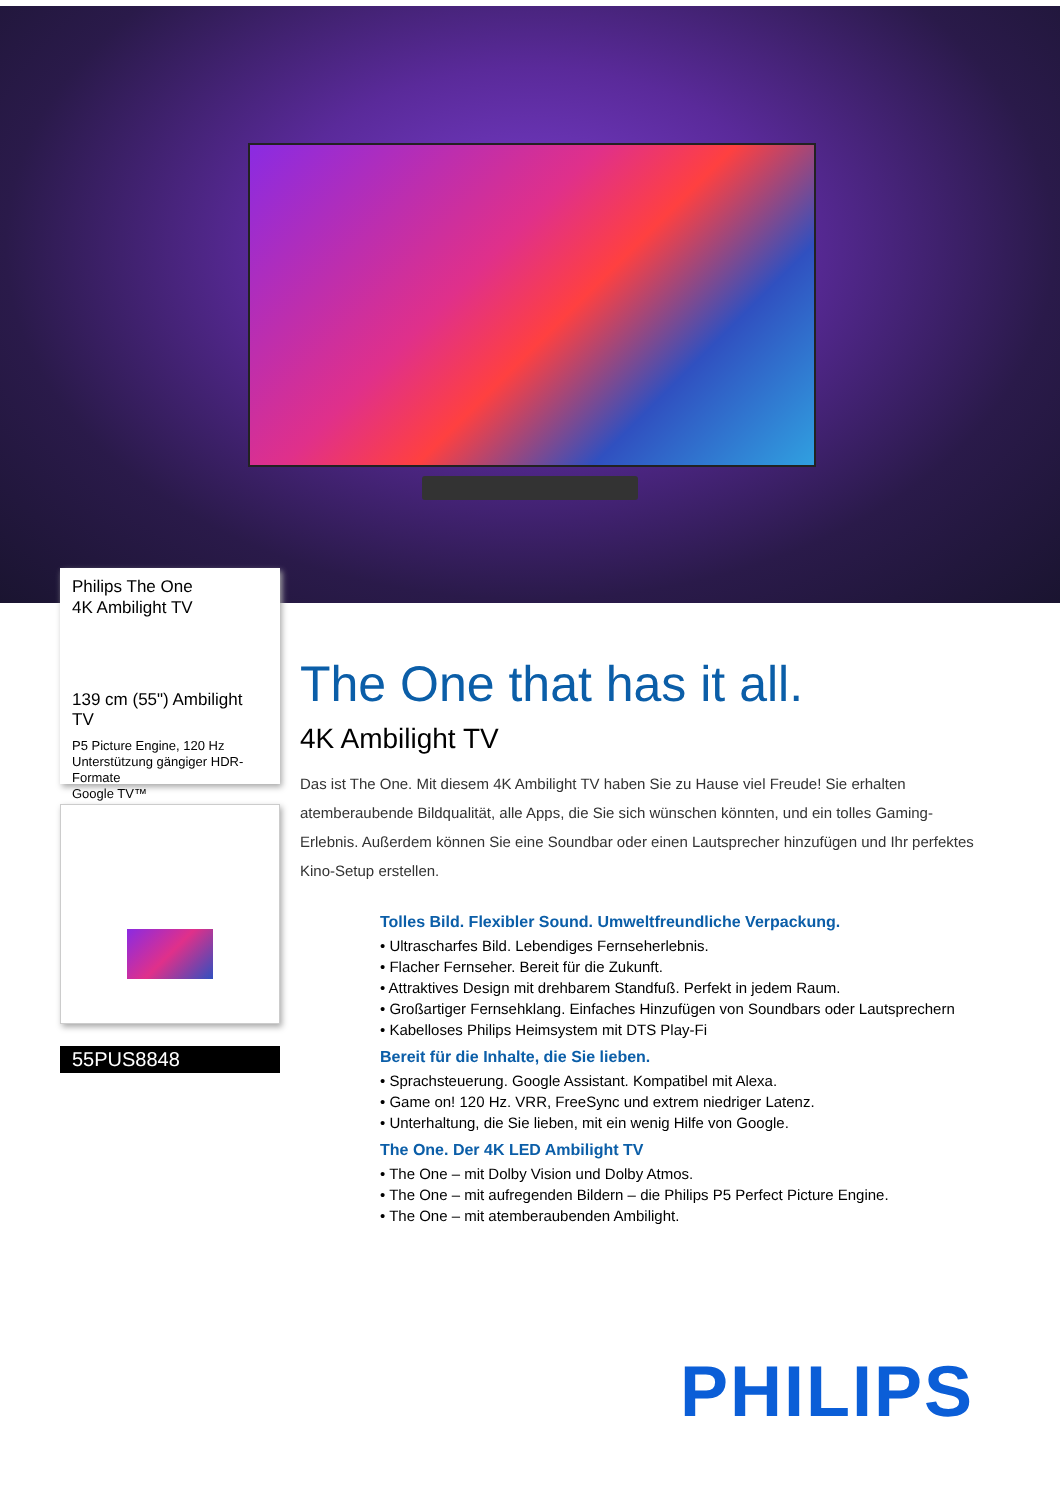Philips The One
4K Ambilight TV
139 cm (55") Ambilight TV
P5 Picture Engine, 120 Hz
Unterstützung gängiger HDR-Formate
Google TV™
55PUS8848
The One that has it all.
4K Ambilight TV
Das ist The One. Mit diesem 4K Ambilight TV haben Sie zu Hause viel Freude! Sie erhalten atemberaubende Bildqualität, alle Apps, die Sie sich wünschen könnten, und ein tolles Gaming-Erlebnis. Außerdem können Sie eine Soundbar oder einen Lautsprecher hinzufügen und Ihr perfektes Kino-Setup erstellen.
Tolles Bild. Flexibler Sound. Umweltfreundliche Verpackung.
• Ultrascharfes Bild. Lebendiges Fernseherlebnis.
• Flacher Fernseher. Bereit für die Zukunft.
• Attraktives Design mit drehbarem Standfuß. Perfekt in jedem Raum.
• Großartiger Fernsehklang. Einfaches Hinzufügen von Soundbars oder Lautsprechern
• Kabelloses Philips Heimsystem mit DTS Play-Fi
Bereit für die Inhalte, die Sie lieben.
• Sprachsteuerung. Google Assistant. Kompatibel mit Alexa.
• Game on! 120 Hz. VRR, FreeSync und extrem niedriger Latenz.
• Unterhaltung, die Sie lieben, mit ein wenig Hilfe von Google.
The One. Der 4K LED Ambilight TV
• The One – mit Dolby Vision und Dolby Atmos.
• The One – mit aufregenden Bildern – die Philips P5 Perfect Picture Engine.
• The One – mit atemberaubenden Ambilight.
PHILIPS